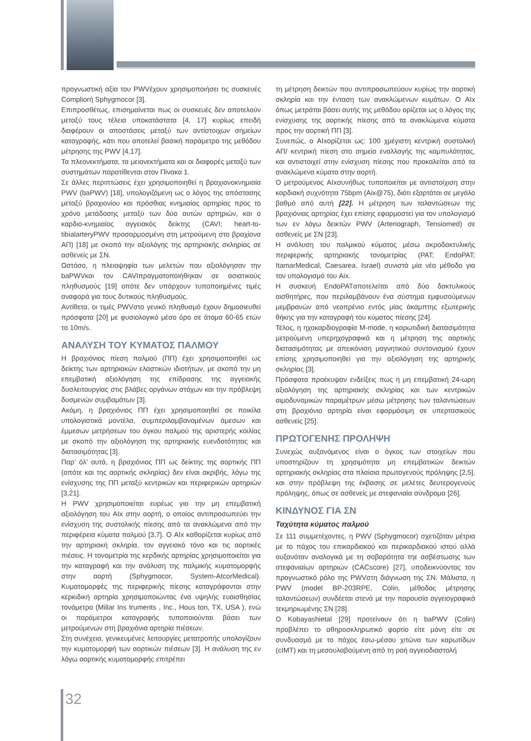προγνωστική αξία του PWVέχουν χρησιμοποιήσει τις συσκευές Compliorή Sphygmocor [3].
Επιπροσθέτως, επισημαίνεται πως οι συσκευές δεν αποτελούν μεταξύ τους τέλεια υποκατάστατα [4, 17] κυρίως επειδή διαφέρουν οι αποστάσεις μεταξύ των αντίστοιχων σημείων καταγραφής, κάτι που αποτελεί βασική παράμετρο της μεθόδου μέτρησης της PWV [4,17].
Τα πλεονεκτήματα, τα μειονεκτήματα και οι διαφορές μεταξύ των συστημάτων παρατίθενται στον Πίνακα 1.
Σε άλλες περιπτώσεις έχει χρησιμοποιηθεί η βραχιονοκνημιαία PWV (baPWV) [18], υπολογιζόμενη ως ο λόγος της απόστασης μεταξύ βραχιονίου και πρόσθιας κνημιαίας αρτηρίας προς το χρόνο μετάδοσης μεταξύ των δύο αυτών αρτηριών, και ο καρδιο-κνημιαίος αγγειακός δείκτης (CAVI; heart-to-tibialarteryPWV προσαρμοσμένη στη μετρούμενη στο βραχίονα ΑΠ) [18] με σκοπό την αξιολόγης της αρτηριακής σκληρίας σε ασθενείς με ΣΝ.
Ωστόσο, η πλειοψηφία των μελετών που αξιολόγησαν την baPWVκαι τον CAVIπραγματοποιήθηκαν σε ασιατικούς πληθυσμούς [19] οπότε δεν υπάρχουν τυποποιημένες τιμές αναφορά για τους δυτικούς πληθυσμούς.
Αντίθετα, οι τιμές PWVστο γενικό πληθυσμό έχουν δημοσιευθεί πρόσφατα [20] με φυσιολογικό μέσο όρο σε άτομα 60-65 ετών τα 10m/s.
ΑΝΑΛΥΣΗ ΤΟΥ ΚΥΜΑΤΟΣ ΠΑΛΜΟΥ
Η βραχιόνιος πίεση παλμού (ΠΠ) έχει χρησιμοποιηθεί ως δείκτης των αρτηριακών ελαστικών ιδιοτήτων, με σκοπό την μη επεμβατική αξιολόγηση της επίδρασης της αγγειακής δυσλειτουργίας στις βλάβες οργάνων στόχων και την πρόβλεψη δυσμενών συμβαμάτων [3].
Ακόμη, η βραχιόνιος ΠΠ έχει χρησιμοποιηθεί σε ποικίλα υπολογιστικά μοντέλα, συμπεριλαμβανομένων άμεσων και έμμεσων μετρήσεων του όγκου παλμού της αριστερής κοιλίας με σκοπό την αξιολόγηση της αρτηριακής ευενδοτότητας και διατασιμότητας [3].
Παρ’ όλ’ αυτά, η βραχιόνιος ΠΠ ως δείκτης της αορτικής ΠΠ (οπότε και της αορτικής σκληρίας) δεν είναι ακριβής, λόγω της ενίσχυσης της ΠΠ μεταξύ κεντρικών και περιφερικών αρτηριών [3,21].
Η PWV χρησιμοποιείται ευρέως για την μη επεμβατική αξιολόγηση του AIx στην αορτή, ο οποίος αντιπροσωπεύει την ενίσχυση της συστολικής πίεσης από τα ανακλώμενα από την περιφέρεια κύματα παλμού [3,7]. Ο AIx καθορίζεται κυρίως από την αρτηριακή σκληρία, τον αγγειακό τόνο και τις αορτικές πιέσεις. Η τονομετρία της κερδικής αρτηρίας χρησιμοποιείται για την καταγραφή και την ανάλυση της παλμικής κυματομορφής στην αορτή (Sphygmocor, System-AtcorMedical). Κυματομορφές της περιφερικής πίεσης καταγράφονται στην κερκιδική αρτηρία χρησιμοποιώντας ένα υψηλής ευαισθησίας τονόμετρο (Millar Ins truments , Inc., Hous ton, TX, USA ), ενώ οι παράμετροι καταγραφής τυποποιούνται βάσει των μετρούμενων στη βραχιόνια αρτηρία πιέσεων.
Στη συνέχεια, γενικευμένες λειτουργίες μετατροπής υπολογίζουν την κυματομορφή των αορτικών πιέσεων [3]. Η ανάλυση της εν λόγω αορτικής κυματομορφής επιτρέπει
τη μέτρηση δεικτών που αντιπροσωπεύουν κυρίως την αορτική σκληρία και την ένταση των ανακλώμενων κυμάτων. Ο AIx όπως μετράται βάσει αυτής της μεθόδου ορίζεται ως ο λόγος της ενίσχυσης της αορτικής πίεσης από τα ανακλώμενα κύματα προς την αορτική ΠΠ [3].
Συνεπώς, ο AIxορίζεται ως: 100 χμέγιστη κεντρική συστολική ΑΠ/ κεντρική πίεση στο σημείο εναλλαγής της καμπυλότητας, και αντιστοιχεί στην ενίσχυση πίεσης που προκαλείται από τα ανακλώμενα κύματα στην αορτή.
Ο μετρούμενος AIxσυνήθως τυποποιείται με αντιστοίχιση στην καρδιακή συχνότητα 75bpm (Aix@75), διότι εξαρτάται σε μεγάλο βαθμό από αυτή [22]. Η μέτρηση των ταλαντώσεων της βραχιόνιας αρτηρίας έχει επίσης εφαρμοστεί για τον υπολογισμό των εν λόγω δεικτών PWV (Arteriograph, Tensiomed) σε ασθενείς με ΣΝ [23].
Η ανάλυση του παλμικού κύματος μέσω ακροδακτυλικής περιφερικής αρτηριακής τονομετρίας (PAT; EndoPAT; ItamarMedical, Caesarea, Israel) συνιστά μία νέα μέθοδο για τον υπολογισμό του Aix.
Η συσκευή EndoPATαποτελείται από δύο δακτυλικούς αισθητήρες, που περιλαμβάνουν ένα σύστημα εμφυσούμενων μεμβρανών από νεοπρένιο εντός μίας άκαμπτης εξωτερικής θήκης για την καταγραφή του κύματος πίεσης [24].
Τέλος, η ηχοκαρδιογραφία M-mode, η καρωτιδική διατασιμότητα μετρούμενη υπερηχογραφικά και η μέτρηση της αορτικής διατασιμότητας με απεικόνιση μαγνητικού συντονισμού έχουν επίσης χρησιμοποιηθεί για την αξιολόγηση της αρτηρικής σκληρίας [3].
Πρόσφατα προέκυψαν ενδείξεις πως η μη επεμβατική 24-ωρη αξιολόγηση της αρτηριακής σκληρίας και των κεντρικών αιμοδυναμικών παραμέτρων μέσω μέτρησης των ταλαντώσεων στη βραχιόνιο αρτηρία είναι εφαρμόσιμη σε υπερτασικούς ασθενείς [25].
ΠΡΩΤΟΓΕΝΗΣ ΠΡΟΛΗΨΗ
Συνεχώς αυξανόμενος είναι ο όγκος των στοιχείων που υποστηρίζουν τη χρησιμότητα μη επεμβατικών δεικτών αρτηριακής σκληρίας στα πλαίσια πρωτογενούς πρόληψης [2,5], και στην πρόβλεψη της έκβασης σε μελέτες δευτερογενούς πρόληψης, όπως σε ασθενείς με στεφανιαία σύνδρομα [26].
ΚΙΝΔΥΝΟΣ ΓΙΑ ΣΝ
Ταχύτητα κύματος παλμού
Σε 111 συμμετέχοντες, η PWV (Sphygmocor) σχετιζόταν μέτρια με το πάχος του επικαρδιακού και περικαρδιακού ιστού αλλά αυξανόταν αναλογικά με τη σοβαρότητα τηε ασβέστωσης των στεφανιαίων αρτηριών (CACscore) [27], υποδεικνύοντας τον προγνωστικό ρόλο της PWVστη διάγνωση της ΣΝ. Μάλιστα, η PWV (model BP-203RPE, Colin, μέθοδος μέτρησης ταλαντώσεων) συνδέεται στενά με την παρουσία αγγειογραφικά τεκμηριωμένης ΣΝ [28].
Ο Kobayashietal [29] προτείνουν ότι η baPWV (Colin) προβλέπει το αθηροσκληρωτικό φορτίο είτε μόνη είτε σε συνδυασμό με το πάχος έσω-μέσου χιτώνα των καρωτίδων (cIMT) και τη μεσουλαβούμενη από τη ροή αγγειοδιαστολή
32